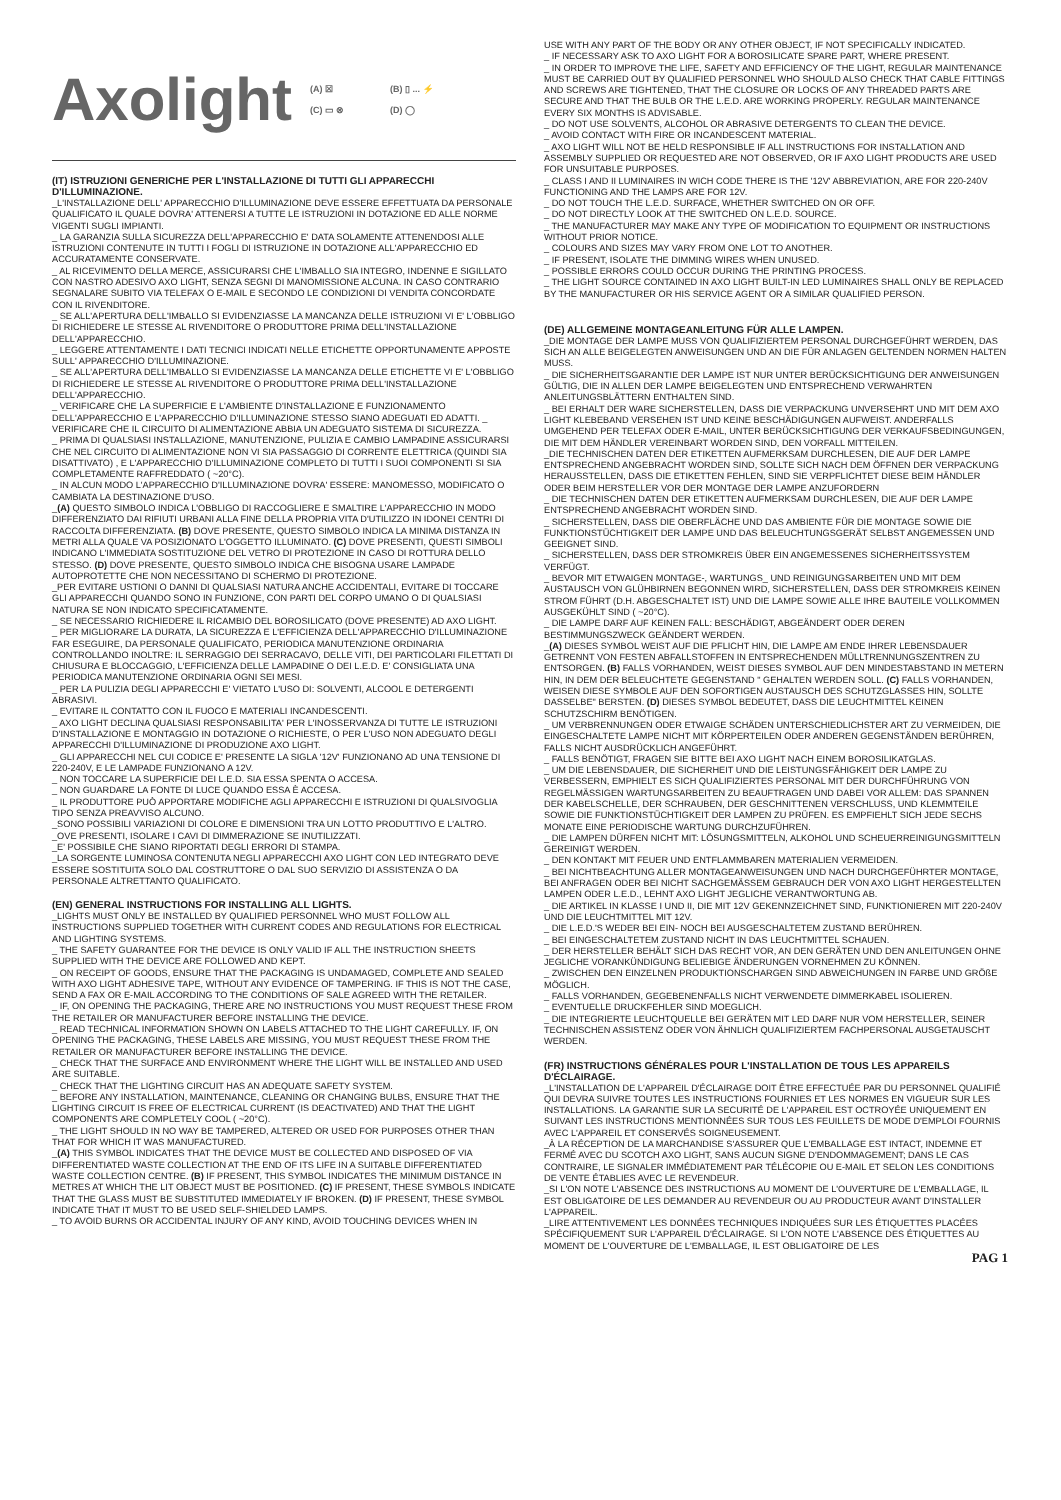Axolight
(A) ☒ (B) ▯ ... ⚡ (C) ▭ ⊗ (D) ◯
(IT) ISTRUZIONI GENERICHE PER L'INSTALLAZIONE DI TUTTI GLI APPARECCHI D'ILLUMINAZIONE.
_L'INSTALLAZIONE DELL' APPARECCHIO D'ILLUMINAZIONE DEVE ESSERE EFFETTUATA DA PERSONALE QUALIFICATO IL QUALE DOVRA' ATTENERSI A TUTTE LE ISTRUZIONI IN DOTAZIONE ED ALLE NORME VIGENTI SUGLI IMPIANTI.
_ LA GARANZIA SULLA SICUREZZA DELL'APPARECCHIO E' DATA SOLAMENTE ATTENENDOSI ALLE ISTRUZIONI CONTENUTE IN TUTTI I FOGLI DI ISTRUZIONE IN DOTAZIONE ALL'APPARECCHIO ED ACCURATAMENTE CONSERVATE.
_ AL RICEVIMENTO DELLA MERCE, ASSICURARSI CHE L'IMBALLO SIA INTEGRO, INDENNE E SIGILLATO CON NASTRO ADESIVO AXO LIGHT, SENZA SEGNI DI MANOMISSIONE ALCUNA. IN CASO CONTRARIO SEGNALARE SUBITO VIA TELEFAX O E-MAIL E SECONDO LE CONDIZIONI DI VENDITA CONCORDATE CON IL RIVENDITORE.
_ SE ALL'APERTURA DELL'IMBALLO SI EVIDENZIASSE LA MANCANZA DELLE ISTRUZIONI VI E' L'OBBLIGO DI RICHIEDERE LE STESSE AL RIVENDITORE O PRODUTTORE PRIMA DELL'INSTALLAZIONE DELL'APPARECCHIO.
_ LEGGERE ATTENTAMENTE I DATI TECNICI INDICATI NELLE ETICHETTE OPPORTUNAMENTE APPOSTE SULL' APPARECCHIO D'ILLUMINAZIONE.
_ SE ALL'APERTURA DELL'IMBALLO SI EVIDENZIASSE LA MANCANZA DELLE ETICHETTE VI E' L'OBBLIGO DI RICHIEDERE LE STESSE AL RIVENDITORE O PRODUTTORE PRIMA DELL'INSTALLAZIONE DELL'APPARECCHIO.
_ VERIFICARE CHE LA SUPERFICIE E L'AMBIENTE D'INSTALLAZIONE E FUNZIONAMENTO DELL'APPARECCHIO E L'APPARECCHIO D'ILLUMINAZIONE STESSO SIANO ADEGUATI ED ADATTI. _ VERIFICARE CHE IL CIRCUITO DI ALIMENTAZIONE ABBIA UN ADEGUATO SISTEMA DI SICUREZZA.
_ PRIMA DI QUALSIASI INSTALLAZIONE, MANUTENZIONE, PULIZIA E CAMBIO LAMPADINE ASSICURARSI CHE NEL CIRCUITO DI ALIMENTAZIONE NON VI SIA PASSAGGIO DI CORRENTE ELETTRICA (QUINDI SIA DISATTIVATO) , E L'APPARECCHIO D'ILLUMINAZIONE COMPLETO DI TUTTI I SUOI COMPONENTI SI SIA COMPLETAMENTE RAFFREDDATO ( ~20°C).
_ IN ALCUN MODO L'APPARECCHIO D'ILLUMINAZIONE DOVRA' ESSERE: MANOMESSO, MODIFICATO O CAMBIATA LA DESTINAZIONE D'USO.
_(A) QUESTO SIMBOLO INDICA L'OBBLIGO DI RACCOGLIERE E SMALTIRE L'APPARECCHIO IN MODO DIFFERENZIATO DAI RIFIUTI URBANI ALLA FINE DELLA PROPRIA VITA D'UTILIZZO IN IDONEI CENTRI DI RACCOLTA DIFFERENZIATA. (B) DOVE PRESENTE, QUESTO SIMBOLO INDICA LA MINIMA DISTANZA IN METRI ALLA QUALE VA POSIZIONATO L'OGGETTO ILLUMINATO. (C) DOVE PRESENTI, QUESTI SIMBOLI INDICANO L'IMMEDIATA SOSTITUZIONE DEL VETRO DI PROTEZIONE IN CASO DI ROTTURA DELLO STESSO. (D) DOVE PRESENTE, QUESTO SIMBOLO INDICA CHE BISOGNA USARE LAMPADE AUTOPROTETTE CHE NON NECESSITANO DI SCHERMO DI PROTEZIONE.
_PER EVITARE USTIONI O DANNI DI QUALSIASI NATURA ANCHE ACCIDENTALI, EVITARE DI TOCCARE GLI APPARECCHI QUANDO SONO IN FUNZIONE, CON PARTI DEL CORPO UMANO O DI QUALSIASI NATURA SE NON INDICATO SPECIFICATAMENTE.
_ SE NECESSARIO RICHIEDERE IL RICAMBIO DEL BOROSILICATO (DOVE PRESENTE) AD AXO LIGHT.
_ PER MIGLIORARE LA DURATA, LA SICUREZZA E L'EFFICIENZA DELL'APPARECCHIO D'ILLUMINAZIONE FAR ESEGUIRE, DA PERSONALE QUALIFICATO, PERIODICA MANUTENZIONE ORDINARIA CONTROLLANDO INOLTRE: IL SERRAGGIO DEI SERRACAVO, DELLE VITI, DEI PARTICOLARI FILETTATI DI CHIUSURA E BLOCCAGGIO, L'EFFICIENZA DELLE LAMPADINE O DEI L.E.D. E' CONSIGLIATA UNA PERIODICA MANUTENZIONE ORDINARIA OGNI SEI MESI.
_ PER LA PULIZIA DEGLI APPARECCHI E' VIETATO L'USO DI: SOLVENTI, ALCOOL E DETERGENTI ABRASIVI.
_ EVITARE IL CONTATTO CON IL FUOCO E MATERIALI INCANDESCENTI.
_ AXO LIGHT DECLINA QUALSIASI RESPONSABILITA' PER L'INOSSERVANZA DI TUTTE LE ISTRUZIONI D'INSTALLAZIONE E MONTAGGIO IN DOTAZIONE O RICHIESTE, O PER L'USO NON ADEGUATO DEGLI APPARECCHI D'ILLUMINAZIONE DI PRODUZIONE AXO LIGHT.
_ GLI APPARECCHI NEL CUI CODICE E' PRESENTE LA SIGLA '12V' FUNZIONANO AD UNA TENSIONE DI 220-240V, E LE LAMPADE FUNZIONANO A 12V.
_ NON TOCCARE LA SUPERFICIE DEI L.E.D. SIA ESSA SPENTA O ACCESA.
_ NON GUARDARE LA FONTE DI LUCE QUANDO ESSA È ACCESA.
_ IL PRODUTTORE PUÒ APPORTARE MODIFICHE AGLI APPARECCHI E ISTRUZIONI DI QUALSIVOGLIA TIPO SENZA PREAVVISO ALCUNO.
_SONO POSSIBILI VARIAZIONI DI COLORE E DIMENSIONI TRA UN LOTTO PRODUTTIVO E L'ALTRO.
_OVE PRESENTI, ISOLARE I CAVI DI DIMMERAZIONE SE INUTILIZZATI.
_E' POSSIBILE CHE SIANO RIPORTATI DEGLI ERRORI DI STAMPA.
_LA SORGENTE LUMINOSA CONTENUTA NEGLI APPARECCHI AXO LIGHT CON LED INTEGRATO DEVE ESSERE SOSTITUITA SOLO DAL COSTRUTTORE O DAL SUO SERVIZIO DI ASSISTENZA O DA PERSONALE ALTRETTANTO QUALIFICATO.
(EN) GENERAL INSTRUCTIONS FOR INSTALLING ALL LIGHTS.
_LIGHTS MUST ONLY BE INSTALLED BY QUALIFIED PERSONNEL WHO MUST FOLLOW ALL INSTRUCTIONS SUPPLIED TOGETHER WITH CURRENT CODES AND REGULATIONS FOR ELECTRICAL AND LIGHTING SYSTEMS.
_ THE SAFETY GUARANTEE FOR THE DEVICE IS ONLY VALID IF ALL THE INSTRUCTION SHEETS SUPPLIED WITH THE DEVICE ARE FOLLOWED AND KEPT.
_ ON RECEIPT OF GOODS, ENSURE THAT THE PACKAGING IS UNDAMAGED, COMPLETE AND SEALED WITH AXO LIGHT ADHESIVE TAPE, WITHOUT ANY EVIDENCE OF TAMPERING. IF THIS IS NOT THE CASE, SEND A FAX OR E-MAIL ACCORDING TO THE CONDITIONS OF SALE AGREED WITH THE RETAILER.
_ IF, ON OPENING THE PACKAGING, THERE ARE NO INSTRUCTIONS YOU MUST REQUEST THESE FROM THE RETAILER OR MANUFACTURER BEFORE INSTALLING THE DEVICE.
_ READ TECHNICAL INFORMATION SHOWN ON LABELS ATTACHED TO THE LIGHT CAREFULLY. IF, ON OPENING THE PACKAGING, THESE LABELS ARE MISSING, YOU MUST REQUEST THESE FROM THE RETAILER OR MANUFACTURER BEFORE INSTALLING THE DEVICE.
_ CHECK THAT THE SURFACE AND ENVIRONMENT WHERE THE LIGHT WILL BE INSTALLED AND USED ARE SUITABLE.
_ CHECK THAT THE LIGHTING CIRCUIT HAS AN ADEQUATE SAFETY SYSTEM.
_ BEFORE ANY INSTALLATION, MAINTENANCE, CLEANING OR CHANGING BULBS, ENSURE THAT THE LIGHTING CIRCUIT IS FREE OF ELECTRICAL CURRENT (IS DEACTIVATED) AND THAT THE LIGHT COMPONENTS ARE COMPLETELY COOL ( ~20°C).
_ THE LIGHT SHOULD IN NO WAY BE TAMPERED, ALTERED OR USED FOR PURPOSES OTHER THAN THAT FOR WHICH IT WAS MANUFACTURED.
_(A) THIS SYMBOL INDICATES THAT THE DEVICE MUST BE COLLECTED AND DISPOSED OF VIA DIFFERENTIATED WASTE COLLECTION AT THE END OF ITS LIFE IN A SUITABLE DIFFERENTIATED WASTE COLLECTION CENTRE. (B) IF PRESENT, THIS SYMBOL INDICATES THE MINIMUM DISTANCE IN METRES AT WHICH THE LIT OBJECT MUST BE POSITIONED. (C) IF PRESENT, THESE SYMBOLS INDICATE THAT THE GLASS MUST BE SUBSTITUTED IMMEDIATELY IF BROKEN. (D) IF PRESENT, THESE SYMBOL INDICATE THAT IT MUST TO BE USED SELF-SHIELDED LAMPS.
_ TO AVOID BURNS OR ACCIDENTAL INJURY OF ANY KIND, AVOID TOUCHING DEVICES WHEN IN
USE WITH ANY PART OF THE BODY OR ANY OTHER OBJECT, IF NOT SPECIFICALLY INDICATED.
_ IF NECESSARY ASK TO AXO LIGHT FOR A BOROSILICATE SPARE PART, WHERE PRESENT.
_ IN ORDER TO IMPROVE THE LIFE, SAFETY AND EFFICIENCY OF THE LIGHT, REGULAR MAINTENANCE MUST BE CARRIED OUT BY QUALIFIED PERSONNEL WHO SHOULD ALSO CHECK THAT CABLE FITTINGS AND SCREWS ARE TIGHTENED, THAT THE CLOSURE OR LOCKS OF ANY THREADED PARTS ARE SECURE AND THAT THE BULB OR THE L.E.D. ARE WORKING PROPERLY. REGULAR MAINTENANCE EVERY SIX MONTHS IS ADVISABLE.
_ DO NOT USE SOLVENTS, ALCOHOL OR ABRASIVE DETERGENTS TO CLEAN THE DEVICE.
_ AVOID CONTACT WITH FIRE OR INCANDESCENT MATERIAL.
_ AXO LIGHT WILL NOT BE HELD RESPONSIBLE IF ALL INSTRUCTIONS FOR INSTALLATION AND ASSEMBLY SUPPLIED OR REQUESTED ARE NOT OBSERVED, OR IF AXO LIGHT PRODUCTS ARE USED FOR UNSUITABLE PURPOSES.
_ CLASS I AND II LUMINAIRES IN WICH CODE THERE IS THE '12V' ABBREVIATION, ARE FOR 220-240V FUNCTIONING AND THE LAMPS ARE FOR 12V.
_ DO NOT TOUCH THE L.E.D. SURFACE, WHETHER SWITCHED ON OR OFF.
_ DO NOT DIRECTLY LOOK AT THE SWITCHED ON L.E.D. SOURCE.
_ THE MANUFACTURER MAY MAKE ANY TYPE OF MODIFICATION TO EQUIPMENT OR INSTRUCTIONS WITHOUT PRIOR NOTICE.
_ COLOURS AND SIZES MAY VARY FROM ONE LOT TO ANOTHER.
_ IF PRESENT, ISOLATE THE DIMMING WIRES WHEN UNUSED.
_ POSSIBLE ERRORS COULD OCCUR DURING THE PRINTING PROCESS.
_ THE LIGHT SOURCE CONTAINED IN AXO LIGHT BUILT-IN LED LUMINAIRES SHALL ONLY BE REPLACED BY THE MANUFACTURER OR HIS SERVICE AGENT OR A SIMILAR QUALIFIED PERSON.
(DE) ALLGEMEINE MONTAGEANLEITUNG FÜR ALLE LAMPEN.
_DIE MONTAGE DER LAMPE MUSS VON QUALIFIZIERTEM PERSONAL DURCHGEFÜHRT WERDEN, DAS SICH AN ALLE BEIGELEGTEN ANWEISUNGEN UND AN DIE FÜR ANLAGEN GELTENDEN NORMEN HALTEN MUSS.
_ DIE SICHERHEITSGARANTIE DER LAMPE IST NUR UNTER BERÜCKSICHTIGUNG DER ANWEISUNGEN GÜLTIG, DIE IN ALLEN DER LAMPE BEIGELEGTEN UND ENTSPRECHEND VERWAHRTEN ANLEITUNGSBLÄTTERN ENTHALTEN SIND.
_ BEI ERHALT DER WARE SICHERSTELLEN, DASS DIE VERPACKUNG UNVERSEHRT UND MIT DEM AXO LIGHT KLEBEBAND VERSEHEN IST UND KEINE BESCHÄDIGUNGEN AUFWEIST. ANDERFALLS UMGEHEND PER TELEFAX ODER E-MAIL, UNTER BERÜCKSICHTIGUNG DER VERKAUFSBEDINGUNGEN, DIE MIT DEM HÄNDLER VEREINBART WORDEN SIND, DEN VORFALL MITTEILEN.
_DIE TECHNISCHEN DATEN DER ETIKETTEN AUFMERKSAM DURCHLESEN, DIE AUF DER LAMPE ENTSPRECHEND ANGEBRACHT WORDEN SIND, SOLLTE SICH NACH DEM ÖFFNEN DER VERPACKUNG HERAUSSTELLEN, DASS DIE ETIKETTEN FEHLEN, SIND SIE VERPFLICHTET DIESE BEIM HÄNDLER ODER BEIM HERSTELLER VOR DER MONTAGE DER LAMPE ANZUFORDERN
_ DIE TECHNISCHEN DATEN DER ETIKETTEN AUFMERKSAM DURCHLESEN, DIE AUF DER LAMPE ENTSPRECHEND ANGEBRACHT WORDEN SIND.
_ SICHERSTELLEN, DASS DIE OBERFLÄCHE UND DAS AMBIENTE FÜR DIE MONTAGE SOWIE DIE FUNKTIONSTÜCHTIGKEIT DER LAMPE UND DAS BELEUCHTUNGSGERÄT SELBST ANGEMESSEN UND GEEIGNET SIND.
_ SICHERSTELLEN, DASS DER STROMKREIS ÜBER EIN ANGEMESSENES SICHERHEITSSYSTEM VERFÜGT.
_ BEVOR MIT ETWAIGEN MONTAGE-, WARTUNGS_ UND REINIGUNGSARBEITEN UND MIT DEM AUSTAUSCH VON GLÜHBIRNEN BEGONNEN WIRD, SICHERSTELLEN, DASS DER STROMKREIS KEINEN STROM FÜHRT (D.H. ABGESCHALTET IST) UND DIE LAMPE SOWIE ALLE IHRE BAUTEILE VOLLKOMMEN AUSGEKÜHLT SIND ( ~20°C).
_ DIE LAMPE DARF AUF KEINEN FALL: BESCHÄDIGT, ABGEÄNDERT ODER DEREN BESTIMMUNGSZWECK GEÄNDERT WERDEN.
_(A) DIESES SYMBOL WEIST AUF DIE PFLICHT HIN, DIE LAMPE AM ENDE IHRER LEBENSDAUER GETRENNT VON FESTEN ABFALLSTOFFEN IN ENTSPRECHENDEN MÜLLTRENNUNGSZENTREN ZU ENTSORGEN. (B) FALLS VORHANDEN, WEIST DIESES SYMBOL AUF DEN MINDESTABSTAND IN METERN HIN, IN DEM DER BELEUCHTETE GEGENSTAND " GEHALTEN WERDEN SOLL. (C) FALLS VORHANDEN, WEISEN DIESE SYMBOLE AUF DEN SOFORTIGEN AUSTAUSCH DES SCHUTZGLASSES HIN, SOLLTE DASSELBE" BERSTEN. (D) DIESES SYMBOL BEDEUTET, DASS DIE LEUCHTMITTEL KEINEN SCHUTZSCHIRM BENÖTIGEN.
_ UM VERBRENNUNGEN ODER ETWAIGE SCHÄDEN UNTERSCHIEDLICHSTER ART ZU VERMEIDEN, DIE EINGESCHALTETE LAMPE NICHT MIT KÖRPERTEILEN ODER ANDEREN GEGENSTÄNDEN BERÜHREN, FALLS NICHT AUSDRÜCKLICH ANGEFÜHRT.
_ FALLS BENÖTIGT, FRAGEN SIE BITTE BEI AXO LIGHT NACH EINEM BOROSILIKATGLAS.
_ UM DIE LEBENSDAUER, DIE SICHERHEIT UND DIE LEISTUNGSFÄHIGKEIT DER LAMPE ZU VERBESSERN, EMPHIELT ES SICH QUALIFIZIERTES PERSONAL MIT DER DURCHFÜHRUNG VON REGELMÄSSIGEN WARTUNGSARBEITEN ZU BEAUFTRAGEN UND DABEI VOR ALLEM: DAS SPANNEN DER KABELSCHELLE, DER SCHRAUBEN, DER GESCHNITTENEN VERSCHLUSS, UND KLEMMTEILE SOWIE DIE FUNKTIONSTÜCHTIGKEIT DER LAMPEN ZU PRÜFEN. ES EMPFIEHLT SICH JEDE SECHS MONATE EINE PERIODISCHE WARTUNG DURCHZUFÜHREN.
_ DIE LAMPEN DÜRFEN NICHT MIT: LÖSUNGSMITTELN, ALKOHOL UND SCHEUERREINIGUNGSMITTELN GEREINIGT WERDEN.
_ DEN KONTAKT MIT FEUER UND ENTFLAMMBAREN MATERIALIEN VERMEIDEN.
_ BEI NICHTBEACHTUNG ALLER MONTAGEANWEISUNGEN UND NACH DURCHGEFÜHRTER MONTAGE, BEI ANFRAGEN ODER BEI NICHT SACHGEMÄSSEM GEBRAUCH DER VON AXO LIGHT HERGESTELLTEN LAMPEN ODER L.E.D., LEHNT AXO LIGHT JEGLICHE VERANTWORTUNG AB.
_ DIE ARTIKEL IN KLASSE I UND II, DIE MIT 12V GEKENNZEICHNET SIND, FUNKTIONIEREN MIT 220-240V UND DIE LEUCHTMITTEL MIT 12V.
_ DIE L.E.D.'S WEDER BEI EIN- NOCH BEI AUSGESCHALTETEM ZUSTAND BERÜHREN.
_ BEI EINGESCHALTETEM ZUSTAND NICHT IN DAS LEUCHTMITTEL SCHAUEN.
_ DER HERSTELLER BEHÄLT SICH DAS RECHT VOR, AN DEN GERÄTEN UND DEN ANLEITUNGEN OHNE JEGLICHE VORANKÜNDIGUNG BELIEBIGE ÄNDERUNGEN VORNEHMEN ZU KÖNNEN.
_ ZWISCHEN DEN EINZELNEN PRODUKTIONSCHARGEN SIND ABWEICHUNGEN IN FARBE UND GRÖßE MÖGLICH.
_ FALLS VORHANDEN, GEGEBENENFALLS NICHT VERWENDETE DIMMERKABEL ISOLIEREN.
_ EVENTUELLE DRUCKFEHLER SIND MOEGLICH.
_ DIE INTEGRIERTE LEUCHTQUELLE BEI GERÄTEN MIT LED DARF NUR VOM HERSTELLER, SEINER TECHNISCHEN ASSISTENZ ODER VON ÄHNLICH QUALIFIZIERTEM FACHPERSONAL AUSGETAUSCHT WERDEN.
(FR) INSTRUCTIONS GÉNÉRALES POUR L'INSTALLATION DE TOUS LES APPAREILS D'ÉCLAIRAGE.
_L'INSTALLATION DE L'APPAREIL D'ÉCLAIRAGE DOIT ÊTRE EFFECTUÉE PAR DU PERSONNEL QUALIFIÉ QUI DEVRA SUIVRE TOUTES LES INSTRUCTIONS FOURNIES ET LES NORMES EN VIGUEUR SUR LES INSTALLATIONS. LA GARANTIE SUR LA SECURITÉ DE L'APPAREIL EST OCTROYÉE UNIQUEMENT EN SUIVANT LES INSTRUCTIONS MENTIONNÉES SUR TOUS LES FEUILLETS DE MODE D'EMPLOI FOURNIS AVEC L'APPAREIL ET CONSERVÉS SOIGNEUSEMENT.
_À LA RÉCEPTION DE LA MARCHANDISE S'ASSURER QUE L'EMBALLAGE EST INTACT, INDEMNE ET FERMÉ AVEC DU SCOTCH AXO LIGHT, SANS AUCUN SIGNE D'ENDOMMAGEMENT; DANS LE CAS CONTRAIRE, LE SIGNALER IMMÉDIATEMENT PAR TÉLÉCOPIE OU E-MAIL ET SELON LES CONDITIONS DE VENTE ÉTABLIES AVEC LE REVENDEUR.
_SI L'ON NOTE L'ABSENCE DES INSTRUCTIONS AU MOMENT DE L'OUVERTURE DE L'EMBALLAGE, IL EST OBLIGATOIRE DE LES DEMANDER AU REVENDEUR OU AU PRODUCTEUR AVANT D'INSTALLER L'APPAREIL.
_LIRE ATTENTIVEMENT LES DONNÉES TECHNIQUES INDIQUÉES SUR LES ÉTIQUETTES PLACÉES SPÉCIFIQUEMENT SUR L'APPAREIL D'ÉCLAIRAGE. SI L'ON NOTE L'ABSENCE DES ÉTIQUETTES AU MOMENT DE L'OUVERTURE DE L'EMBALLAGE, IL EST OBLIGATOIRE DE LES
PAG 1